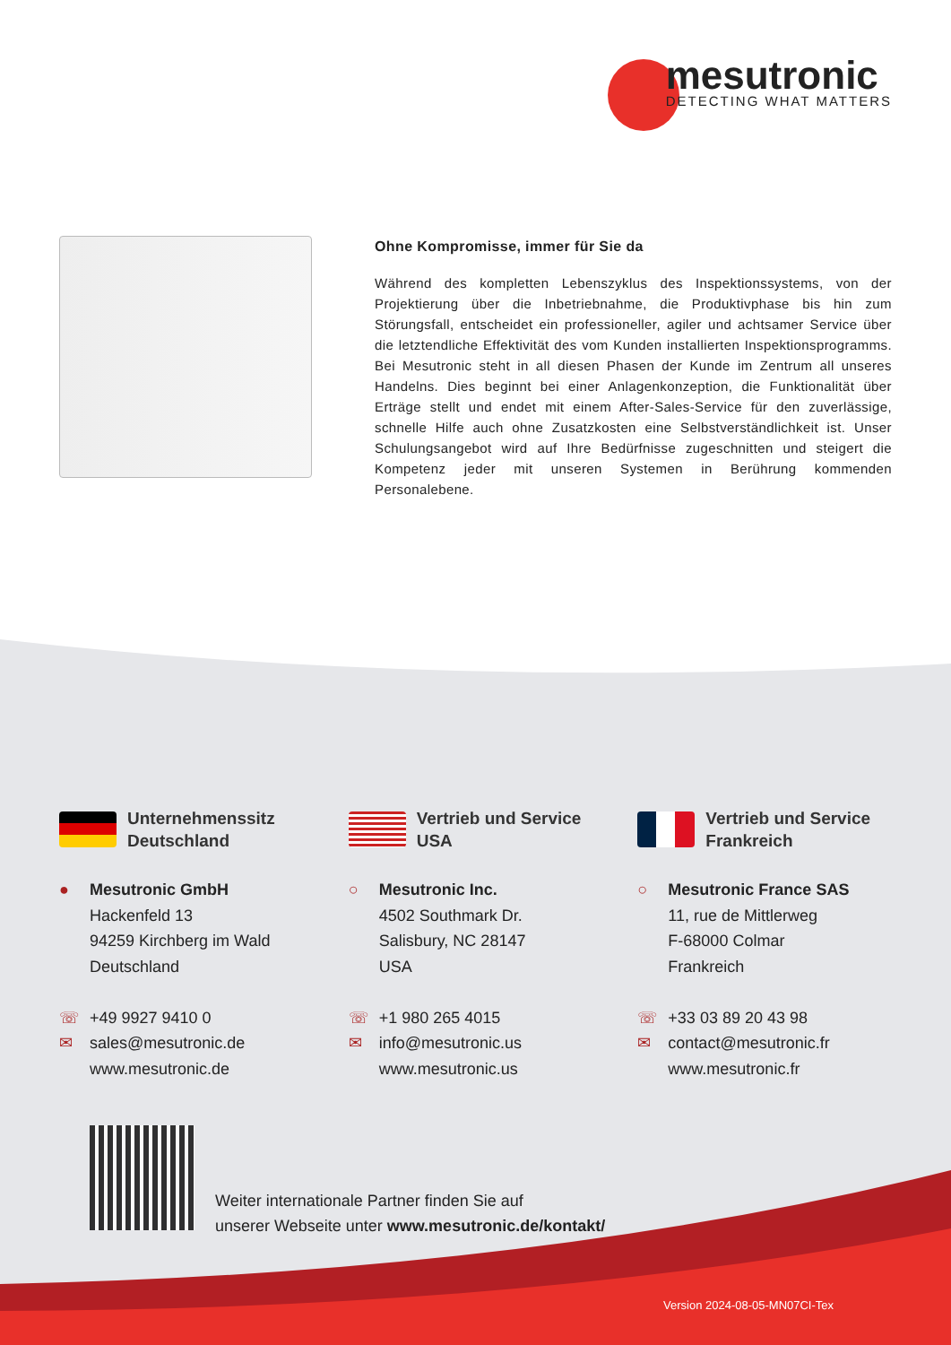mesutronic
DETECTING WHAT MATTERS
Ohne Kompromisse, immer für Sie da
Während des kompletten Lebenszyklus des Inspektionssystems, von der Projektierung über die Inbetriebnahme, die Produktivphase bis hin zum Störungsfall, entscheidet ein professioneller, agiler und achtsamer Service über die letztendliche Effektivität des vom Kunden installierten Inspektionsprogramms. Bei Mesutronic steht in all diesen Phasen der Kunde im Zentrum all unseres Handelns. Dies beginnt bei einer Anlagenkonzeption, die Funktionalität über Erträge stellt und endet mit einem After-Sales-Service für den zuverlässige, schnelle Hilfe auch ohne Zusatzkosten eine Selbstverständlichkeit ist. Unser Schulungsangebot wird auf Ihre Bedürfnisse zugeschnitten und steigert die Kompetenz jeder mit unseren Systemen in Berührung kommenden Personalebene.
Unternehmenssitz
Deutschland
● Mesutronic GmbH
Hackenfeld 13
94259 Kirchberg im Wald
Deutschland
☏ +49 9927 9410 0
✉ sales@mesutronic.de
www.mesutronic.de
Vertrieb und Service
USA
○ Mesutronic Inc.
4502 Southmark Dr.
Salisbury, NC 28147
USA
☏ +1 980 265 4015
✉ info@mesutronic.us
www.mesutronic.us
Vertrieb und Service
Frankreich
○ Mesutronic France SAS
11, rue de Mittlerweg
F-68000 Colmar
Frankreich
☏ +33 03 89 20 43 98
✉ contact@mesutronic.fr
www.mesutronic.fr
Weiter internationale Partner finden Sie auf
unserer Webseite unter www.mesutronic.de/kontakt/
Version 2024-08-05-MN07CI-Tex